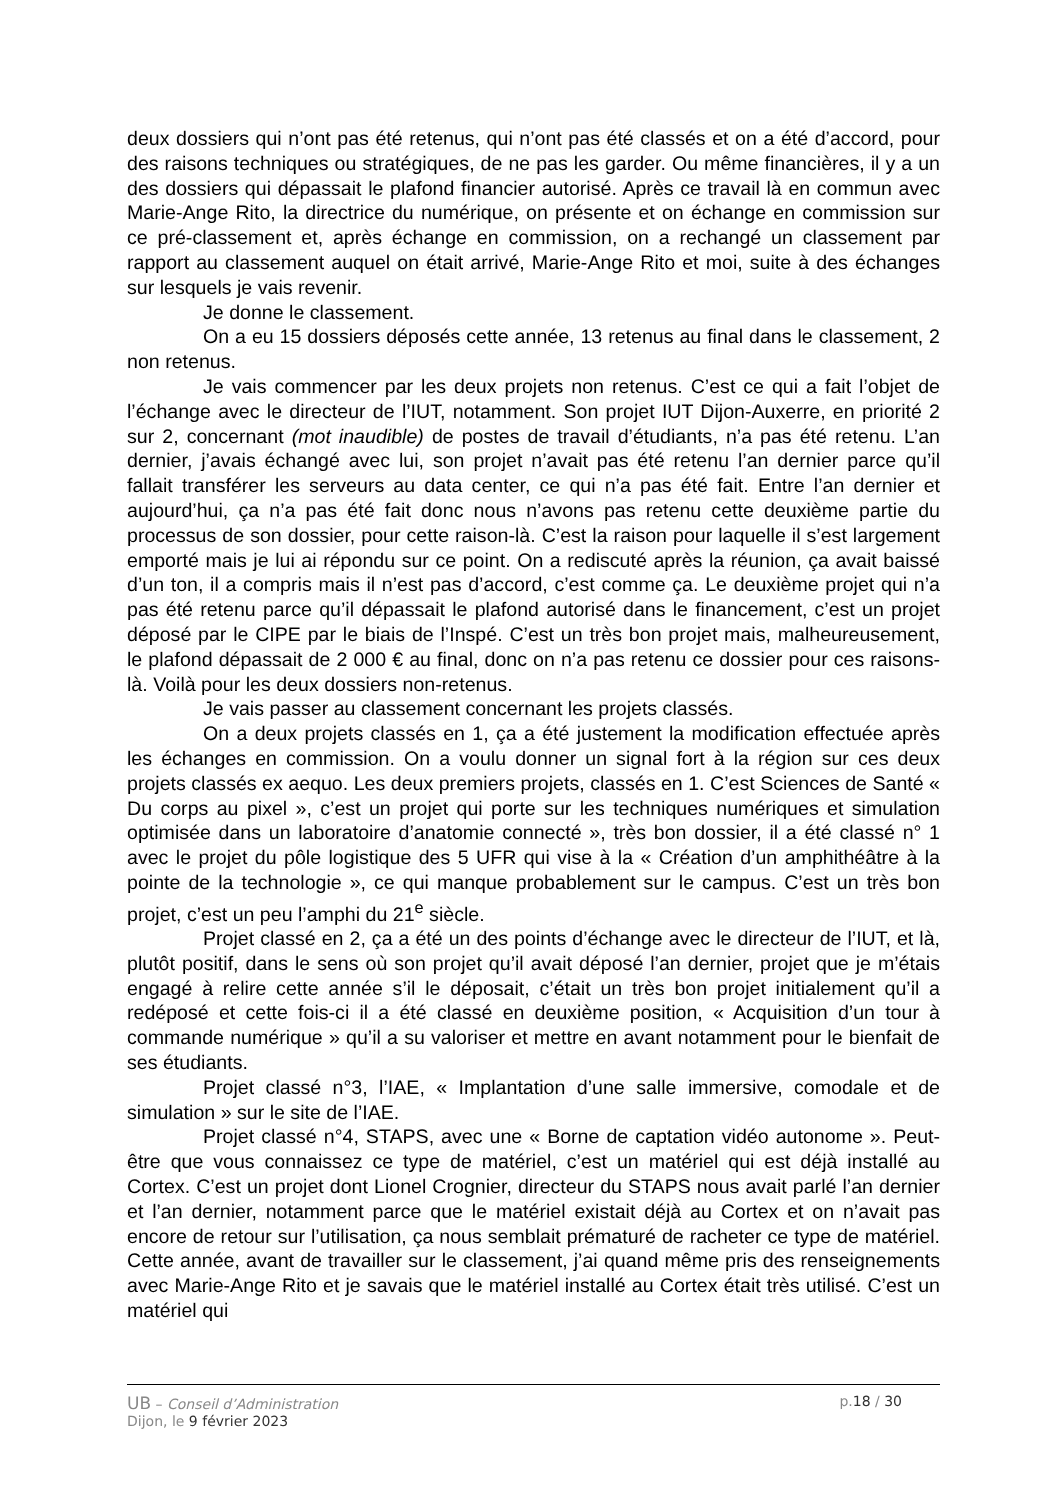deux dossiers qui n’ont pas été retenus, qui n’ont pas été classés et on a été d’accord, pour des raisons techniques ou stratégiques, de ne pas les garder. Ou même financières, il y a un des dossiers qui dépassait le plafond financier autorisé. Après ce travail là en commun avec Marie-Ange Rito, la directrice du numérique, on présente et on échange en commission sur ce pré-classement et, après échange en commission, on a rechangé un classement par rapport au classement auquel on était arrivé, Marie-Ange Rito et moi, suite à des échanges sur lesquels je vais revenir.
Je donne le classement.
On a eu 15 dossiers déposés cette année, 13 retenus au final dans le classement, 2 non retenus.
Je vais commencer par les deux projets non retenus. C’est ce qui a fait l’objet de l’échange avec le directeur de l’IUT, notamment. Son projet IUT Dijon-Auxerre, en priorité 2 sur 2, concernant (mot inaudible) de postes de travail d’étudiants, n’a pas été retenu. L’an dernier, j’avais échangé avec lui, son projet n’avait pas été retenu l’an dernier parce qu’il fallait transférer les serveurs au data center, ce qui n’a pas été fait. Entre l’an dernier et aujourd’hui, ça n’a pas été fait donc nous n’avons pas retenu cette deuxième partie du processus de son dossier, pour cette raison-là. C’est la raison pour laquelle il s’est largement emporté mais je lui ai répondu sur ce point. On a rediscuté après la réunion, ça avait baissé d’un ton, il a compris mais il n’est pas d’accord, c’est comme ça. Le deuxième projet qui n’a pas été retenu parce qu’il dépassait le plafond autorisé dans le financement, c’est un projet déposé par le CIPE par le biais de l’Inspé. C’est un très bon projet mais, malheureusement, le plafond dépassait de 2 000 € au final, donc on n’a pas retenu ce dossier pour ces raisons-là. Voilà pour les deux dossiers non-retenus.
Je vais passer au classement concernant les projets classés.
On a deux projets classés en 1, ça a été justement la modification effectuée après les échanges en commission. On a voulu donner un signal fort à la région sur ces deux projets classés ex aequo. Les deux premiers projets, classés en 1. C’est Sciences de Santé « Du corps au pixel », c’est un projet qui porte sur les techniques numériques et simulation optimisée dans un laboratoire d’anatomie connecté », très bon dossier, il a été classé n° 1 avec le projet du pôle logistique des 5 UFR qui vise à la « Création d’un amphithéâtre à la pointe de la technologie », ce qui manque probablement sur le campus. C’est un très bon projet, c’est un peu l’amphi du 21<sup>e</sup> siècle.
Projet classé en 2, ça a été un des points d’échange avec le directeur de l’IUT, et là, plutôt positif, dans le sens où son projet qu’il avait déposé l’an dernier, projet que je m’étais engagé à relire cette année s’il le déposait, c’était un très bon projet initialement qu’il a redéposé et cette fois-ci il a été classé en deuxième position, « Acquisition d’un tour à commande numérique » qu’il a su valoriser et mettre en avant notamment pour le bienfait de ses étudiants.
Projet classé n°3, l’IAE, « Implantation d’une salle immersive, comodale et de simulation » sur le site de l’IAE.
Projet classé n°4, STAPS, avec une « Borne de captation vidéo autonome ». Peut-être que vous connaissez ce type de matériel, c’est un matériel qui est déjà installé au Cortex. C’est un projet dont Lionel Crognier, directeur du STAPS nous avait parlé l’an dernier et l’an dernier, notamment parce que le matériel existait déjà au Cortex et on n’avait pas encore de retour sur l’utilisation, ça nous semblait prématuré de racheter ce type de matériel. Cette année, avant de travailler sur le classement, j’ai quand même pris des renseignements avec Marie-Ange Rito et je savais que le matériel installé au Cortex était très utilisé. C’est un matériel qui
UB – Conseil d’Administration p.18 / 30
Dijon, le 9 février 2023